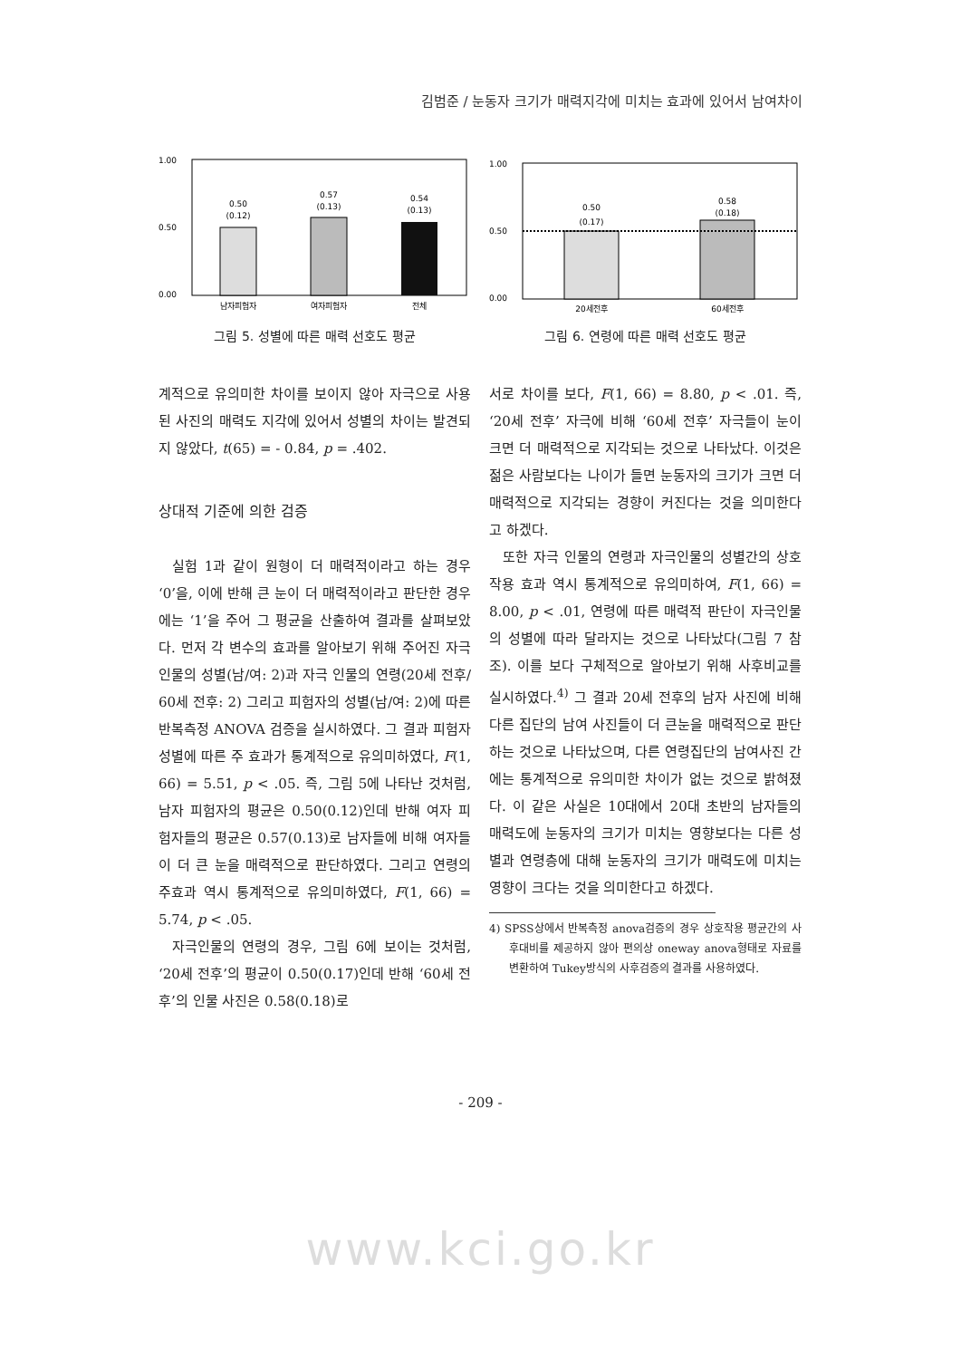김범준 / 눈동자 크기가 매력지각에 미치는 효과에 있어서 남여차이
1.00
0.50
0.00
0.50
(0.12)
0.57
(0.13)
0.54
(0.13)
남자피험자
여자피험자
전체
그림 5. 성별에 따른 매력 선호도 평균
1.00
0.50
0.00
0.50
(0.17)
0.58
(0.18)
20세전후
60세전후
그림 6. 연령에 따른 매력 선호도 평균
계적으로 유의미한 차이를 보이지 않아 자극으로 사용된 사진의 매력도 지각에 있어서 성별의 차이는 발견되지 않았다, t(65) = - 0.84, p = .402.
상대적 기준에 의한 검증
실험 1과 같이 원형이 더 매력적이라고 하는 경우 ‘0’을, 이에 반해 큰 눈이 더 매력적이라고 판단한 경우에는 ‘1’을 주어 그 평균을 산출하여 결과를 살펴보았다. 먼저 각 변수의 효과를 알아보기 위해 주어진 자극 인물의 성별(남/여: 2)과 자극 인물의 연령(20세 전후/ 60세 전후: 2) 그리고 피험자의 성별(남/여: 2)에 따른 반복측정 ANOVA 검증을 실시하였다. 그 결과 피험자 성별에 따른 주 효과가 통계적으로 유의미하였다, F(1, 66) = 5.51, p < .05. 즉, 그림 5에 나타난 것처럼, 남자 피험자의 평균은 0.50(0.12)인데 반해 여자 피험자들의 평균은 0.57(0.13)로 남자들에 비해 여자들이 더 큰 눈을 매력적으로 판단하였다. 그리고 연령의 주효과 역시 통계적으로 유의미하였다, F(1, 66) = 5.74, p < .05.
자극인물의 연령의 경우, 그림 6에 보이는 것처럼, ‘20세 전후’의 평균이 0.50(0.17)인데 반해 ‘60세 전후’의 인물 사진은 0.58(0.18)로
서로 차이를 보다, F(1, 66) = 8.80, p < .01. 즉, ‘20세 전후’ 자극에 비해 ‘60세 전후’ 자극들이 눈이 크면 더 매력적으로 지각되는 것으로 나타났다. 이것은 젊은 사람보다는 나이가 들면 눈동자의 크기가 크면 더 매력적으로 지각되는 경향이 커진다는 것을 의미한다고 하겠다.
또한 자극 인물의 연령과 자극인물의 성별간의 상호작용 효과 역시 통계적으로 유의미하여, F(1, 66) = 8.00, p < .01, 연령에 따른 매력적 판단이 자극인물의 성별에 따라 달라지는 것으로 나타났다(그림 7 참조). 이를 보다 구체적으로 알아보기 위해 사후비교를 실시하였다.<sup>4)</sup> 그 결과 20세 전후의 남자 사진에 비해 다른 집단의 남여 사진들이 더 큰눈을 매력적으로 판단하는 것으로 나타났으며, 다른 연령집단의 남여사진 간에는 통계적으로 유의미한 차이가 없는 것으로 밝혀졌다. 이 같은 사실은 10대에서 20대 초반의 남자들의 매력도에 눈동자의 크기가 미치는 영향보다는 다른 성별과 연령층에 대해 눈동자의 크기가 매력도에 미치는 영향이 크다는 것을 의미한다고 하겠다.
4) SPSS상에서 반복측정 anova검증의 경우 상호작용 평균간의 사후대비를 제공하지 않아 편의상 oneway anova형태로 자료를 변환하여 Tukey방식의 사후검증의 결과를 사용하였다.
- 209 -
www.kci.go.kr